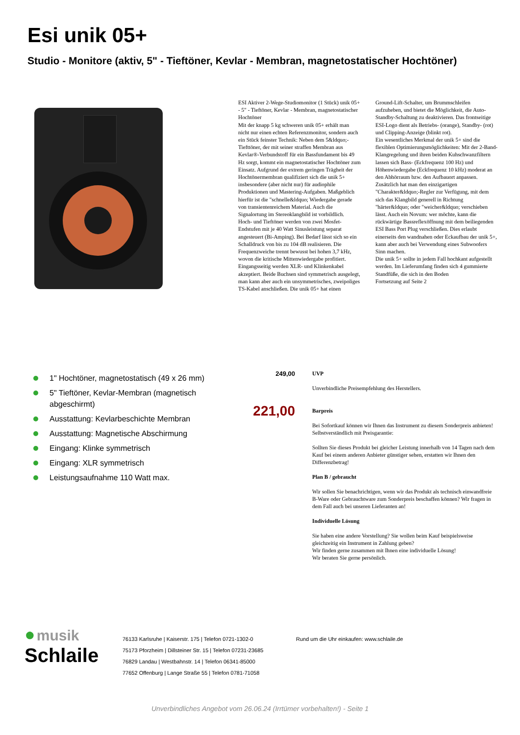Esi unik 05+
Studio - Monitore (aktiv, 5" - Tieftöner, Kevlar - Membran, magnetostatischer Hochtöner)
ESI Aktiver 2-Wege-Studiomonitor (1 Stück) unik 05+ - 5" - Tieftöner, Kevlar - Membran, magnetostatischer Hochtöner
Mit der knapp 5 kg schweren unik 05+ erhält man nicht nur einen echten Referenzmonitor, sondern auch ein Stück feinster Technik: Neben dem 5&ldquo;-Tiefttöner, der mit seiner straffen Membran aus Kevlar®-Verbundstoff für ein Bassfundament bis 49 Hz sorgt, kommt ein magnetostatischer Hochtöner zum Einsatz. Aufgrund der extrem geringen Trägheit der Hochtönermembran qualifiziert sich die unik 5+ insbesondere (aber nicht nur) für audiophile Produktionen und Mastering-Aufgaben. Maßgeblich hierfür ist die "schnelle&ldquo; Wiedergabe gerade von transientenreichem Material. Auch die Signalortung im Stereoklangbild ist vorbildlich.
Hoch- und Tieftöner werden von zwei Mosfet-Endstufen mit je 40 Watt Sinusleistung separat angesteuert (Bi-Amping). Bei Bedarf lässt sich so ein Schalldruck von bis zu 104 dB realisieren. Die Frequenzweiche trennt bewusst bei hohen 3,7 kHz, wovon die kritische Mittenwiedergabe profitiert. Eingangsseitig werden XLR- und Klinkenkabel akzeptiert. Beide Buchsen sind symmetrisch ausgelegt, man kann aber auch ein unsymmetrisches, zweipoliges TS-Kabel anschließen. Die unik 05+ hat einen Ground-Lift-Schalter, um Brummschleifen aufzuheben, und bietet die Möglichkeit, die Auto-Standby-Schaltung zu deaktivieren. Das frontseitige ESI-Logo dient als Betriebs- (orange), Standby- (rot) und Clipping-Anzeige (blinkt rot).
Ein wesentliches Merkmal der unik 5+ sind die flexiblen Optimierungsmöglichkeiten: Mit der 2-Band-Klangregelung und ihren beiden Kuhschwanzfiltern lassen sich Bass- (Eckfrequenz 100 Hz) und Höhenwiedergabe (Eckfrequenz 10 kHz) moderat an den Abhörraum bzw. den Aufbauort anpassen. Zusätzlich hat man den einzigartigen "Charakter&ldquo;-Regler zur Verfügung, mit dem sich das Klangbild generell in Richtung "härter&ldquo; oder "weicher&ldquo; verschieben lässt. Auch ein Novum: wer möchte, kann die rückwärtige Bassreflexöffnung mit dem beiliegenden ESI Bass Port Plug verschließen. Dies erlaubt einerseits den wandnahen oder Eckaufbau der unik 5+, kann aber auch bei Verwendung eines Subwoofers Sinn machen.
Die unik 5+ sollte in jedem Fall hochkant aufgestellt werden. Im Lieferumfang finden sich 4 gummierte Standfüße, die sich in den Boden
Fortsetzung auf Seite 2
1" Hochtöner, magnetostatisch (49 x 26 mm)
5" Tieftöner, Kevlar-Membran (magnetisch abgeschirmt)
Ausstattung: Kevlarbeschichte Membran
Ausstattung: Magnetische Abschirmung
Eingang: Klinke symmetrisch
Eingang: XLR symmetrisch
Leistungsaufnahme 110 Watt max.
249,00
UVP
Unverbindliche Preisempfehlung des Herstellers.
221,00
Barpreis
Bei Sofortkauf können wir Ihnen das Instrument zu diesem Sonderpreis anbieten! Selbstverständlich mit Preisgarantie:
Sollten Sie dieses Produkt bei gleicher Leistung innerhalb von 14 Tagen nach dem Kauf bei einem anderen Anbieter günstiger sehen, erstatten wir Ihnen den Differenzbetrag!
Plan B / gebraucht
Wir sollen Sie benachrichtigen, wenn wir das Produkt als technisch einwandfreie B-Ware oder Gebrauchtware zum Sonderpreis beschaffen können? Wir fragen in dem Fall auch bei unseren Lieferanten an!
Individuelle Lösung
Sie haben eine andere Vorstellung? Sie wollen beim Kauf beispielsweise gleichzeitig ein Instrument in Zahlung geben?
Wir finden gerne zusammen mit Ihnen eine individuelle Lösung!
Wir beraten Sie gerne persönlich.
● musik
Schlaile
76133 Karlsruhe | Kaiserstr. 175 | Telefon 0721-1302-0
75173 Pforzheim | Dillsteiner Str. 15 | Telefon 07231-23685
76829 Landau | Westbahnstr. 14 | Telefon 06341-85000
77652 Offenburg | Lange Straße 55 | Telefon 0781-71058
Rund um die Uhr einkaufen: www.schlaile.de
Unverbindliches Angebot vom 26.06.24 (Irrtümer vorbehalten!) - Seite 1